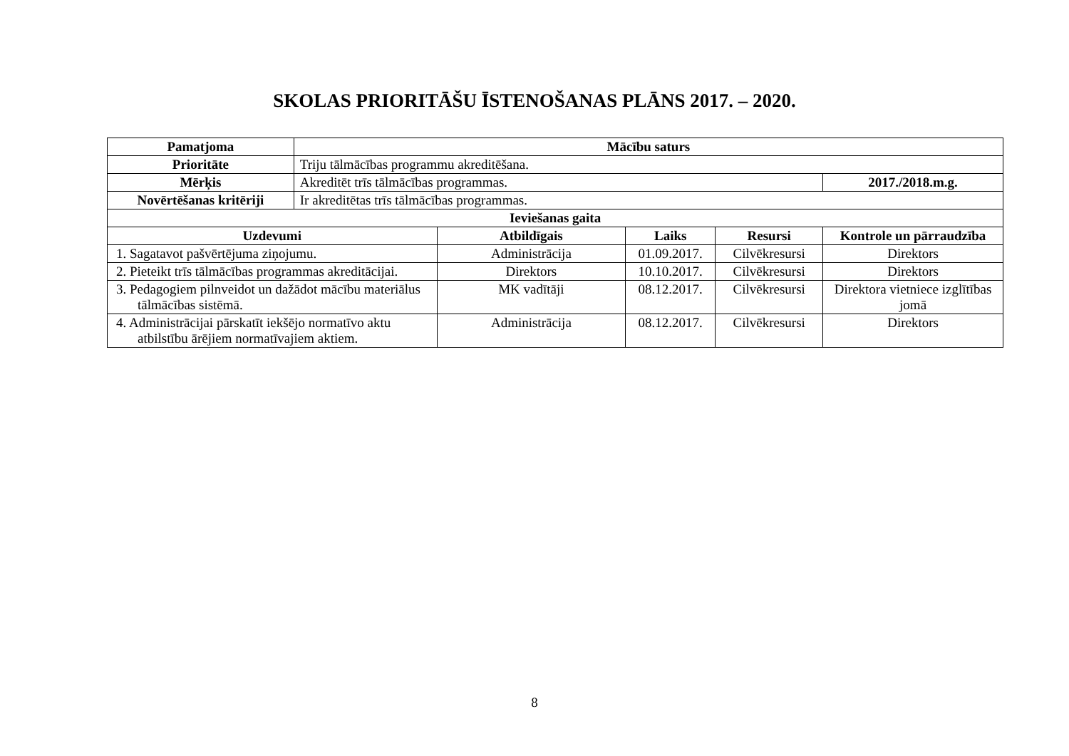SKOLAS PRIORITĀŠU ĪSTENOŠANAS PLĀNS 2017. – 2020.
| Pamatjoma | Mācību saturs | | | | |
| --- | --- | --- | --- | --- | --- |
| Prioritāte | Triju tālmācības programmu akreditēšana. | | | | |
| Mērķis | Akreditēt trīs tālmācības programmas. | | | | 2017./2018.m.g. |
| Novērtēšanas kritēriji | Ir akreditētas trīs tālmācības programmas. | | | | |
| Ieviešanas gaita | | | | | |
| Uzdevumi | | Atbildīgais | Laiks | Resursi | Kontrole un pārraudzība |
| 1. Sagatavot pašvērtējuma ziņojumu. | | Administrācija | 01.09.2017. | Cilvēkresursi | Direktors |
| 2. Pieteikt trīs tālmācības programmas akreditācijai. | | Direktors | 10.10.2017. | Cilvēkresursi | Direktors |
| 3. Pedagogiem pilnveidot un dažādot mācību materiālus tālmācības sistēmā. | | MK vadītāji | 08.12.2017. | Cilvēkresursi | Direktora vietniece izglītības jomā |
| 4. Administrācijai pārskatīt iekšējo normatīvo aktu atbilstību ārējiem normatīvajiem aktiem. | | Administrācija | 08.12.2017. | Cilvēkresursi | Direktors |
8